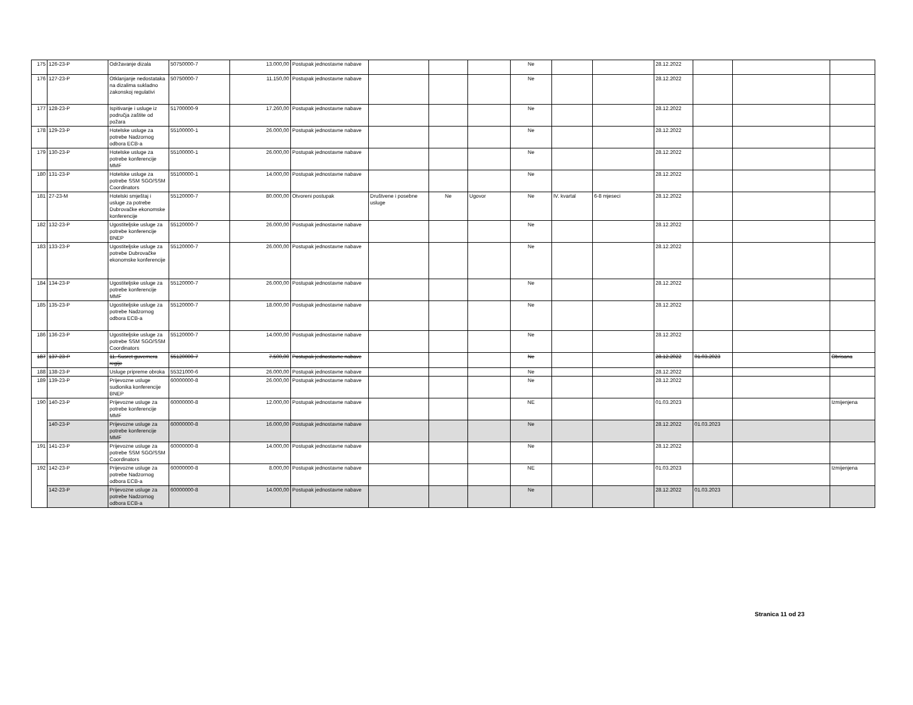| 175 | 126-23-P | Održavanje dizala | 50750000-7 | 13.000,00 | Postupak jednostavne nabave | | | | Ne | | | 28.12.2022 | | | |
| 176 | 127-23-P | Otklanjanje nedostataka na dizalima sukladno zakonskoj regulativi | 50750000-7 | 11.150,00 | Postupak jednostavne nabave | | | | Ne | | | 28.12.2022 | | | |
| 177 | 128-23-P | Ispitivanje i usluge iz područja zaštite od požara | 51700000-9 | 17.260,00 | Postupak jednostavne nabave | | | | Ne | | | 28.12.2022 | | | |
| 178 | 129-23-P | Hotelske usluge za potrebe Nadzornog odbora ECB-a | 55100000-1 | 26.000,00 | Postupak jednostavne nabave | | | | Ne | | | 28.12.2022 | | | |
| 179 | 130-23-P | Hotelske usluge za potrebe konferencije MMF | 55100000-1 | 26.000,00 | Postupak jednostavne nabave | | | | Ne | | | 28.12.2022 | | | |
| 180 | 131-23-P | Hotelske usluge za potrebe SSM SGO/SSM Coordinators | 55100000-1 | 14.000,00 | Postupak jednostavne nabave | | | | Ne | | | 28.12.2022 | | | |
| 181 | 27-23-M | Hotelski smještaj i usluge za potrebe Dubrovačke ekonomske konferencije | 55120000-7 | 80.000,00 | Otvoreni postupak | Društvene i posebne usluge | Ne | Ugovor | Ne | IV. kvartal | 6-8 mjeseci | 28.12.2022 | | | |
| 182 | 132-23-P | Ugostiteljske usluge za potrebe konferencije BNEP | 55120000-7 | 26.000,00 | Postupak jednostavne nabave | | | | Ne | | | 28.12.2022 | | | |
| 183 | 133-23-P | Ugostiteljske usluge za potrebe Dubrovačke ekonomske konferencije | 55120000-7 | 26.000,00 | Postupak jednostavne nabave | | | | Ne | | | 28.12.2022 | | | |
| 184 | 134-23-P | Ugostiteljske usluge za potrebe konferencije MMF | 55120000-7 | 26.000,00 | Postupak jednostavne nabave | | | | Ne | | | 28.12.2022 | | | |
| 185 | 135-23-P | Ugostiteljske usluge za potrebe Nadzornog odbora ECB-a | 55120000-7 | 18.000,00 | Postupak jednostavne nabave | | | | Ne | | | 28.12.2022 | | | |
| 186 | 136-23-P | Ugostiteljske usluge za potrebe SSM SGO/SSM Coordinators | 55120000-7 | 14.000,00 | Postupak jednostavne nabave | | | | Ne | | | 28.12.2022 | | | |
| 187 | 137-23-P | 11. Susret guvernera regije | 55120000-7 | 7.500,00 | Postupak jednostavne nabave | | | | Ne | | | 28.12.2022 | 01.03.2023 | | Obrisana |
| 188 | 138-23-P | Usluge pripreme obroka | 55321000-6 | 26.000,00 | Postupak jednostavne nabave | | | | Ne | | | 28.12.2022 | | | |
| 189 | 139-23-P | Prijevozne usluge sudionika konferencije BNEP | 60000000-8 | 26.000,00 | Postupak jednostavne nabave | | | | Ne | | | 28.12.2022 | | | |
| 190 | 140-23-P | Prijevozne usluge za potrebe konferencije MMF | 60000000-8 | 12.000,00 | Postupak jednostavne nabave | | | | NE | | | 01.03.2023 | | | Izmijenjena |
| | 140-23-P | Prijevozne usluge za potrebe konferencije MMF | 60000000-8 | 16.000,00 | Postupak jednostavne nabave | | | | Ne | | | 28.12.2022 | 01.03.2023 | | |
| 191 | 141-23-P | Prijevozne usluge za potrebe SSM SGO/SSM Coordinators | 60000000-8 | 14.000,00 | Postupak jednostavne nabave | | | | Ne | | | 28.12.2022 | | | |
| 192 | 142-23-P | Prijevozne usluge za potrebe Nadzornog odbora ECB-a | 60000000-8 | 8.000,00 | Postupak jednostavne nabave | | | | NE | | | 01.03.2023 | | | Izmijenjena |
| | 142-23-P | Prijevozne usluge za potrebe Nadzornog odbora ECB-a | 60000000-8 | 14.000,00 | Postupak jednostavne nabave | | | | Ne | | | 28.12.2022 | 01.03.2023 | | |
Stranica 11 od 23